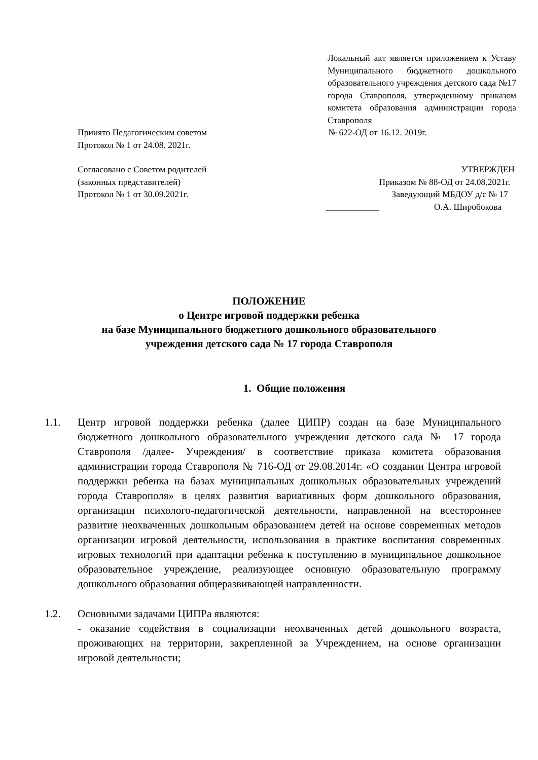Локальный акт является приложением к Уставу Муниципального бюджетного дошкольного образовательного учреждения детского сада №17 города Ставрополя, утвержденному приказом комитета образования администрации города Ставрополя
Принято Педагогическим советом
Протокол № 1 от 24.08. 2021г.
№ 622-ОД от 16.12. 2019г.
Согласовано с Советом родителей
(законных представителей)
Протокол № 1 от 30.09.2021г.
УТВЕРЖДЕН
Приказом № 88-ОД от 24.08.2021г.
Заведующий МБДОУ д/с № 17
____________ О.А. Широбокова
ПОЛОЖЕНИЕ
о Центре игровой поддержки ребенка
на базе Муниципального бюджетного дошкольного образовательного
учреждения детского сада № 17 города Ставрополя
1. Общие положения
1.1. Центр игровой поддержки ребенка (далее ЦИПР) создан на базе Муниципального бюджетного дошкольного образовательного учреждения детского сада № 17 города Ставрополя /далее- Учреждения/ в соответствие приказа комитета образования администрации города Ставрополя № 716-ОД от 29.08.2014г. «О создании Центра игровой поддержки ребенка на базах муниципальных дошкольных образовательных учреждений города Ставрополя» в целях развития вариативных форм дошкольного образования, организации психолого-педагогической деятельности, направленной на всестороннее развитие неохваченных дошкольным образованием детей на основе современных методов организации игровой деятельности, использования в практике воспитания современных игровых технологий при адаптации ребенка к поступлению в муниципальное дошкольное образовательное учреждение, реализующее основную образовательную программу дошкольного образования общеразвивающей направленности.
1.2. Основными задачами ЦИПРа являются:
- оказание содействия в социализации неохваченных детей дошкольного возраста, проживающих на территории, закрепленной за Учреждением, на основе организации игровой деятельности;